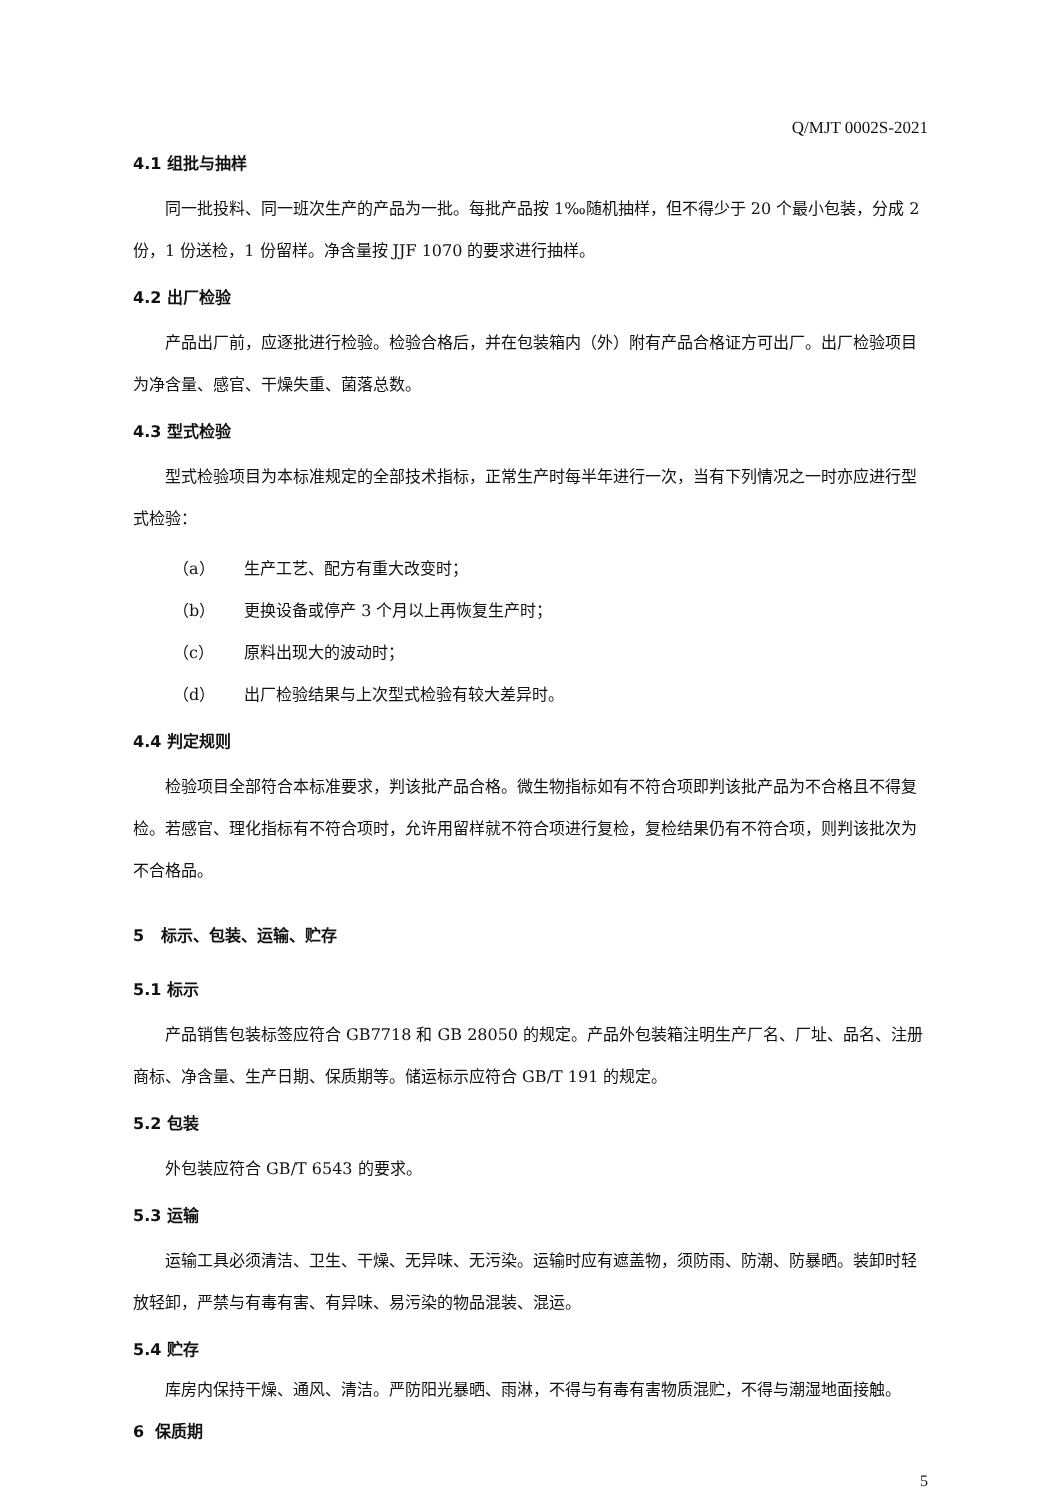Q/MJT 0002S-2021
4.1 组批与抽样
同一批投料、同一班次生产的产品为一批。每批产品按 1‰随机抽样，但不得少于 20 个最小包装，分成 2 份，1 份送检，1 份留样。净含量按 JJF 1070 的要求进行抽样。
4.2 出厂检验
产品出厂前，应逐批进行检验。检验合格后，并在包装箱内（外）附有产品合格证方可出厂。出厂检验项目为净含量、感官、干燥失重、菌落总数。
4.3 型式检验
型式检验项目为本标准规定的全部技术指标，正常生产时每半年进行一次，当有下列情况之一时亦应进行型式检验：
（a） 生产工艺、配方有重大改变时；
（b） 更换设备或停产 3 个月以上再恢复生产时；
（c） 原料出现大的波动时；
（d） 出厂检验结果与上次型式检验有较大差异时。
4.4 判定规则
检验项目全部符合本标准要求，判该批产品合格。微生物指标如有不符合项即判该批产品为不合格且不得复检。若感官、理化指标有不符合项时，允许用留样就不符合项进行复检，复检结果仍有不符合项，则判该批次为不合格品。
5 标示、包装、运输、贮存
5.1 标示
产品销售包装标签应符合 GB7718 和 GB 28050 的规定。产品外包装箱注明生产厂名、厂址、品名、注册商标、净含量、生产日期、保质期等。储运标示应符合 GB/T 191 的规定。
5.2 包装
外包装应符合 GB/T 6543 的要求。
5.3 运输
运输工具必须清洁、卫生、干燥、无异味、无污染。运输时应有遮盖物，须防雨、防潮、防暴晒。装卸时轻放轻卸，严禁与有毒有害、有异味、易污染的物品混装、混运。
5.4 贮存
库房内保持干燥、通风、清洁。严防阳光暴晒、雨淋，不得与有毒有害物质混贮，不得与潮湿地面接触。
6 保质期
5